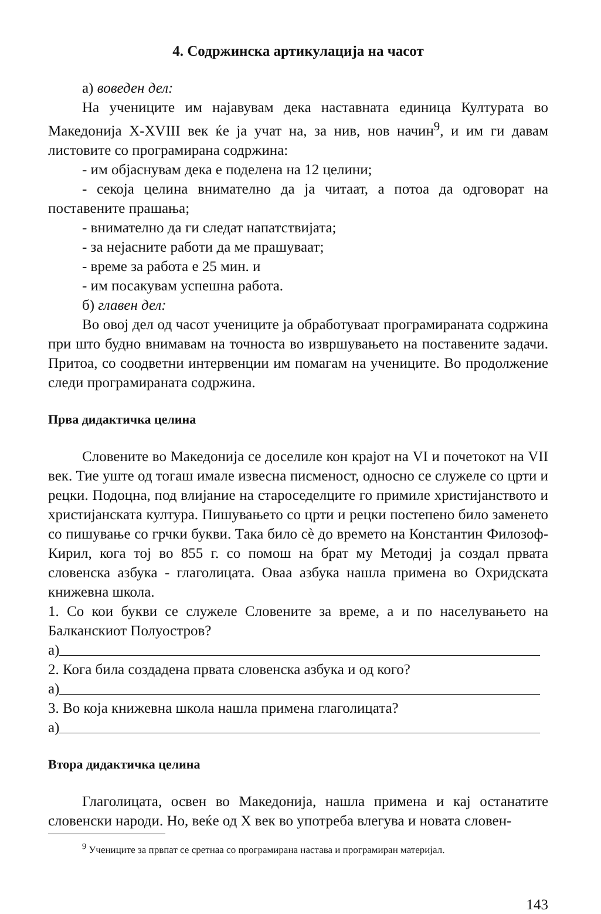4. Содржинска артикулација на часот
а) воведен дел:
На учениците им најавувам дека наставната единица Културата во Македонија X-XVIII век ќе ја учат на, за нив, нов начин<sup>9</sup>, и им ги давам листовите со програмирана содржина:
- им објаснувам дека е поделена на 12 целини;
- секоја целина внимателно да ја читаат, а потоа да одговорат на поставените прашања;
- внимателно да ги следат напатствијата;
- за нејасните работи да ме прашуваат;
- време за работа е 25 мин. и
- им посакувам успешна работа.
б) главен дел:
Во овој дел од часот учениците ја обработуваат програмираната содржина при што будно внимавам на точноста во извршувањето на поставените задачи. Притоа, со соодветни интервенции им помагам на учениците. Во продолжение следи програмираната содржина.
Прва дидактичка целина
Словените во Македонија се доселиле кон крајот на VI и почетокот на VII век. Тие уште од тогаш имале извесна писменост, односно се служеле со црти и рецки. Подоцна, под влијание на староседелците го примиле христијанството и христијанската култура. Пишувањето со црти и рецки постепено било заменето со пишување со грчки букви. Така било сè до времето на Константин Филозоф-Кирил, кога тој во 855 г. со помош на брат му Методиј ја создал првата словенска азбука - глаголицата. Оваа азбука нашла примена во Охридската книжевна школа.
1. Со кои букви се служеле Словените за време, а и по населувањето на Балканскиот Полуостров?
а)
2. Кога била создадена првата словенска азбука и од кого?
а)
3. Во која книжевна школа нашла примена глаголицата?
а)
Втора дидактичка целина
Глаголицата, освен во Македонија, нашла примена и кај останатите словенски народи. Но, веќе од X век во употреба влегува и новата словен-
<sup>9</sup> Учениците за првпат се сретнаа со програмирана настава и програмиран материјал.
143